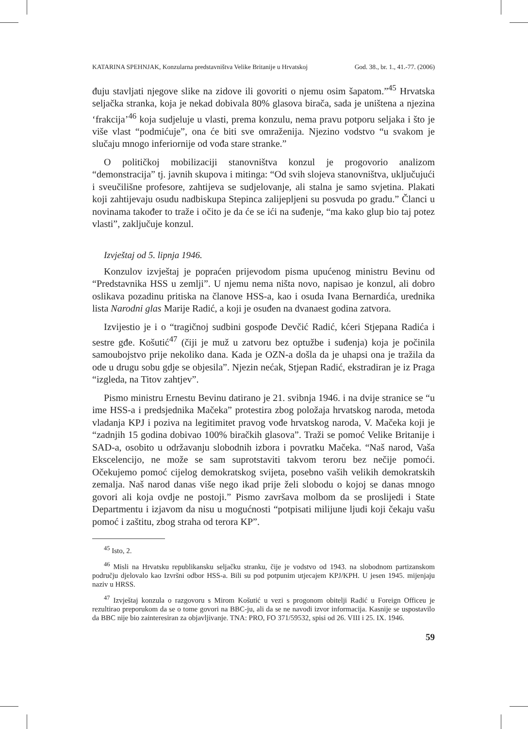KATARINA SPEHNJAK, Konzularna predstavništva Velike Britanije u Hrvatskoj God. 38., br. 1., 41.-77. (2006)
đuju stavljati njegove slike na zidove ili govoriti o njemu osim šapatom.”<sup>45</sup> Hrvatska seljačka stranka, koja je nekad dobivala 80% glasova birača, sada je uništena a njezina ‘frakcija’<sup>46</sup> koja sudjeluje u vlasti, prema konzulu, nema pravu potporu seljaka i što je više vlast “podmićuje”, ona će biti sve omraženija. Njezino vodstvo “u svakom je slučaju mnogo inferiornije od vođa stare stranke.”
O političkoj mobilizaciji stanovništva konzul je progovorio analizom “demonstracija” tj. javnih skupova i mitinga: “Od svih slojeva stanovništva, uključujući i sveučilišne profesore, zahtijeva se sudjelovanje, ali stalna je samo svjetina. Plakati koji zahtijevaju osudu nadbiskupa Stepinca zalijepljeni su posvuda po gradu.” Članci u novinama također to traže i očito je da će se ići na suđenje, “ma kako glup bio taj potez vlasti”, zaključuje konzul.
Izvještaj od 5. lipnja 1946.
Konzulov izvještaj je popraćen prijevodom pisma upućenog ministru Bevinu od “Predstavnika HSS u zemlji”. U njemu nema ništa novo, napisao je konzul, ali dobro oslikava pozadinu pritiska na članove HSS-a, kao i osuda Ivana Bernardića, urednika lista Narodni glas Marije Radić, a koji je osuđen na dvanaest godina zatvora.
Izvijestio je i o “tragičnoj sudbini gospođe Devčić Radić, kćeri Stjepana Radića i sestre gđe. Košutić<sup>47</sup> (čiji je muž u zatvoru bez optužbe i suđenja) koja je počinila samoubojstvo prije nekoliko dana. Kada je OZN-a došla da je uhapsi ona je tražila da ode u drugu sobu gdje se objesila”. Njezin nećak, Stjepan Radić, ekstradiran je iz Praga “izgleda, na Titov zahtjev”.
Pismo ministru Ernestu Bevinu datirano je 21. svibnja 1946. i na dvije stranice se “u ime HSS-a i predsjednika Mačeka” protestira zbog položaja hrvatskog naroda, metoda vladanja KPJ i poziva na legitimitet pravog vođe hrvatskog naroda, V. Mačeka koji je “zadnjih 15 godina dobivao 100% biračkih glasova”. Traži se pomoć Velike Britanije i SAD-a, osobito u održavanju slobodnih izbora i povratku Mačeka. “Naš narod, Vaša Ekscelencijo, ne može se sam suprotstaviti takvom teroru bez nečije pomoći. Očekujemo pomoć cijelog demokratskog svijeta, posebno vaših velikih demokratskih zemalja. Naš narod danas više nego ikad prije želi slobodu o kojoj se danas mnogo govori ali koja ovdje ne postoji.” Pismo završava molbom da se proslijedi i State Departmentu i izjavom da nisu u mogućnosti “potpisati milijune ljudi koji čekaju vašu pomoć i zaštitu, zbog straha od terora KP”.
<sup>45</sup> Isto, 2.
<sup>46</sup> Misli na Hrvatsku republikansku seljačku stranku, čije je vodstvo od 1943. na slobodnom partizanskom području djelovalo kao Izvršni odbor HSS-a. Bili su pod potpunim utjecajem KPJ/KPH. U jesen 1945. mijenjaju naziv u HRSS.
<sup>47</sup> Izvještaj konzula o razgovoru s Mirom Košutić u vezi s progonom obitelji Radić u Foreign Officeu je rezultirao preporukom da se o tome govori na BBC-ju, ali da se ne navodi izvor informacija. Kasnije se uspostavilo da BBC nije bio zainteresiran za objavljivanje. TNA: PRO, FO 371/59532, spisi od 26. VIII i 25. IX. 1946.
59